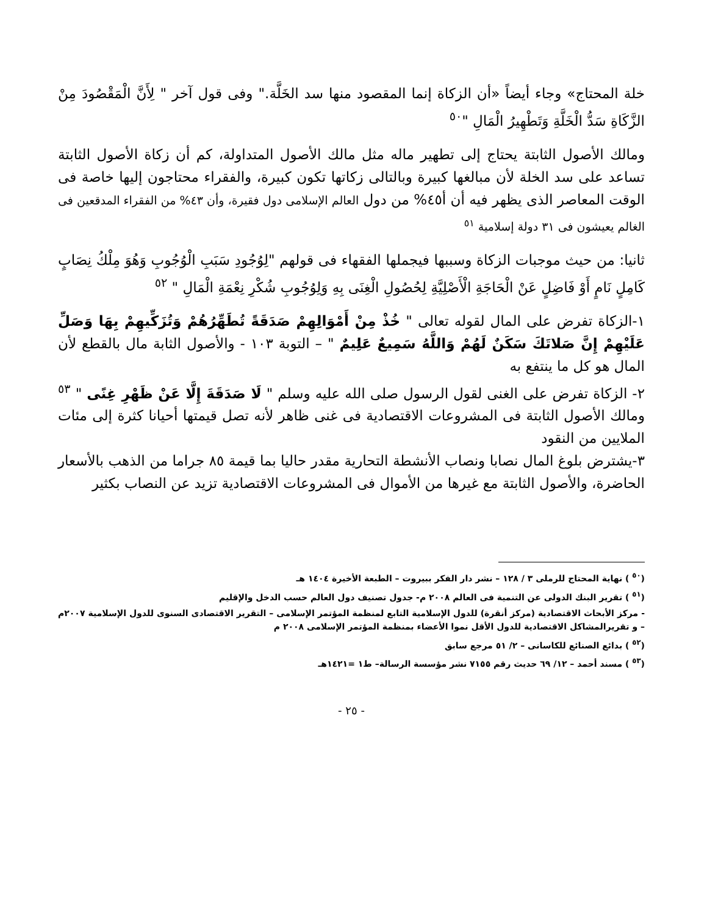خلة المحتاج» وجاء أيضاً «أن الزكاة إنما المقصود منها سد الخَلَّة." وفى قول آخر " لِأَنَّ الْمَقْصُودَ مِنْ الزَّكَاةِ سَدُّ الْخَلَّةِ وَتَطْهِيرُ الْمَالِ "<sup>٥٠</sup>
ومالك الأصول الثابتة يحتاج إلى تطهير ماله مثل مالك الأصول المتداولة، كم أن زكاة الأصول الثابتة تساعد على سد الخلة لأن مبالغها كبيرة وبالتالى زكاتها تكون كبيرة، والفقراء محتاجون إليها خاصة فى الوقت المعاصر الذى يظهر فيه أن أ٤٥% من دول العالم الإسلامى دول فقيرة، وأن ٤٣% من الفقراء المدقعين فى الغالم يعيشون فى ٣١ دولة إسلامية <sup>٥١</sup>
ثانيا: من حيث موجبات الزكاة وسببها فيجملها الفقهاء فى قولهم "لِوُجُودِ سَبَبِ الْوُجُوبِ وَهُوَ مِلْكُ نِصَابٍ كَامِلٍ نَامٍ أَوْ فَاضِلٍ عَنْ الْحَاجَةِ الْأَصْلِيَّةِ لِحُصُولِ الْغِنَى بِهِ وَلِوُجُوبِ شُكْرِ نِعْمَةِ الْمَالِ " <sup>٥٢</sup>
١-الزكاة تفرض على المال لقوله تعالى " خُذْ مِنْ أَمْوَالِهِمْ صَدَقَةً تُطَهِّرُهُمْ وَتُزَكِّيهِمْ بِهَا وَصَلِّ عَلَيْهِمْ إِنَّ صَلاتَكَ سَكَنٌ لَهُمْ وَاللَّهُ سَمِيعٌ عَلِيمٌ " – التوبة ١٠٣ - والأصول الثابة مال بالقطع لأن المال هو كل ما ينتفع به
٢- الزكاة تفرض على الغنى لقول الرسول صلى الله عليه وسلم " لَا صَدَقَةَ إِلَّا عَنْ ظَهْرِ غِنًى " <sup>٥٣</sup> ومالك الأصول الثابتة فى المشروعات الاقتصادية فى غنى ظاهر لأنه تصل قيمتها أحيانا كثرة إلى مئات الملايين من النقود
٣-يشترض بلوغ المال نصابا ونصاب الأنشطة التحارية مقدر حاليا بما قيمة ٨٥ جراما من الذهب بالأسعار الحاضرة، والأصول الثابتة مع غيرها من الأموال فى المشروعات الاقتصادية تزيد عن النصاب بكثير
(<sup>٥٠</sup> ) نهاية المحتاج للرملى ٣ / ١٢٨ – نشر دار الفكر ببيروت – الطبعة الأخيرة ١٤٠٤ هـ
(<sup>٥١</sup> ) تقرير البنك الدولى عن التنمية فى العالم ٢٠٠٨ م- جدول تصنيف دول العالم حسب الدخل والإقليم
- مركز الأبحاث الاقتصادية (مركز أنقرة) للدول الإسلامية التابع لمنظمة المؤتمر الإسلامى – التقرير الاقتصادى السنوى للدول الإسلامية ٢٠٠٧م – و تقريرالمشاكل الاقتصادية للدول الأقل نموا الأعضاء بمنظمة المؤتمر الإسلامى ٢٠٠٨ م
(<sup>٥٢</sup> ) بدائع الصنائع للكاسانى – ٢/ ٥١ مرجع سابق
(<sup>٥٣</sup> ) مسند أحمد – ١٢/ ٦٩ حديث رقم ٧١٥٥ نشر مؤسسة الرسالة– ط١ =١٤٢١هـ
- ٢٥ -